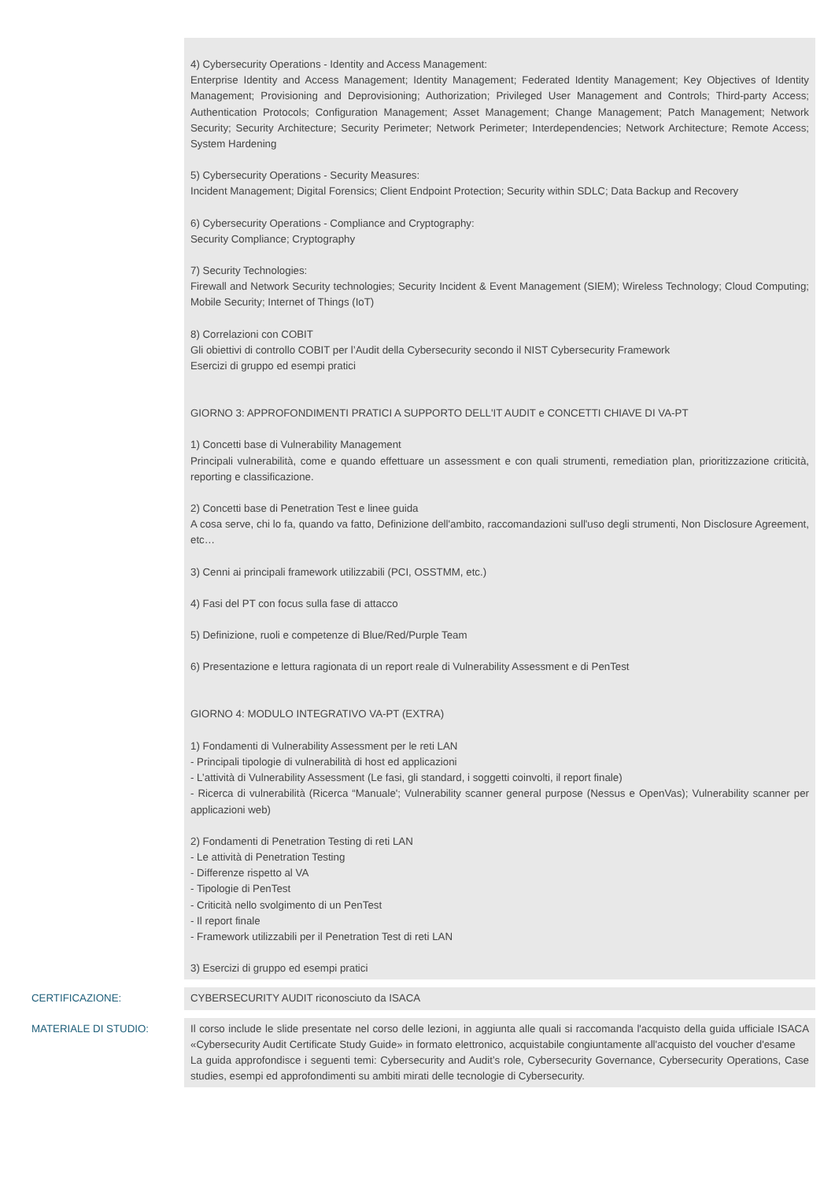4) Cybersecurity Operations - Identity and Access Management:
Enterprise Identity and Access Management; Identity Management; Federated Identity Management; Key Objectives of Identity Management; Provisioning and Deprovisioning; Authorization; Privileged User Management and Controls; Third-party Access; Authentication Protocols; Configuration Management; Asset Management; Change Management; Patch Management; Network Security; Security Architecture; Security Perimeter; Network Perimeter; Interdependencies; Network Architecture; Remote Access; System Hardening
5) Cybersecurity Operations - Security Measures:
Incident Management; Digital Forensics; Client Endpoint Protection; Security within SDLC; Data Backup and Recovery
6) Cybersecurity Operations - Compliance and Cryptography:
Security Compliance; Cryptography
7) Security Technologies:
Firewall and Network Security technologies; Security Incident & Event Management (SIEM); Wireless Technology; Cloud Computing; Mobile Security; Internet of Things (IoT)
8) Correlazioni con COBIT
Gli obiettivi di controllo COBIT per l’Audit della Cybersecurity secondo il NIST Cybersecurity Framework
Esercizi di gruppo ed esempi pratici
GIORNO 3: APPROFONDIMENTI PRATICI A SUPPORTO DELL'IT AUDIT e CONCETTI CHIAVE DI VA-PT
1) Concetti base di Vulnerability Management
Principali vulnerabilità, come e quando effettuare un assessment e con quali strumenti, remediation plan, prioritizzazione criticità, reporting e classificazione.
2) Concetti base di Penetration Test e linee guida
A cosa serve, chi lo fa, quando va fatto, Definizione dell'ambito, raccomandazioni sull'uso degli strumenti, Non Disclosure Agreement, etc…
3) Cenni ai principali framework utilizzabili (PCI, OSSTMM, etc.)
4) Fasi del PT con focus sulla fase di attacco
5) Definizione, ruoli e competenze di Blue/Red/Purple Team
6) Presentazione e lettura ragionata di un report reale di Vulnerability Assessment e di PenTest
GIORNO 4: MODULO INTEGRATIVO VA-PT (EXTRA)
1) Fondamenti di Vulnerability Assessment per le reti LAN
- Principali tipologie di vulnerabilità di host ed applicazioni
- L’attività di Vulnerability Assessment (Le fasi, gli standard, i soggetti coinvolti, il report finale)
- Ricerca di vulnerabilità (Ricerca “Manuale'; Vulnerability scanner general purpose (Nessus e OpenVas); Vulnerability scanner per applicazioni web)
2) Fondamenti di Penetration Testing di reti LAN
- Le attività di Penetration Testing
- Differenze rispetto al VA
- Tipologie di PenTest
- Criticità nello svolgimento di un PenTest
- Il report finale
- Framework utilizzabili per il Penetration Test di reti LAN
3) Esercizi di gruppo ed esempi pratici
CERTIFICAZIONE: CYBERSECURITY AUDIT riconosciuto da ISACA
MATERIALE DI STUDIO: Il corso include le slide presentate nel corso delle lezioni, in aggiunta alle quali si raccomanda l'acquisto della guida ufficiale ISACA «Cybersecurity Audit Certificate Study Guide» in formato elettronico, acquistabile congiuntamente all'acquisto del voucher d'esame
La guida approfondisce i seguenti temi: Cybersecurity and Audit’s role, Cybersecurity Governance, Cybersecurity Operations, Case studies, esempi ed approfondimenti su ambiti mirati delle tecnologie di Cybersecurity.